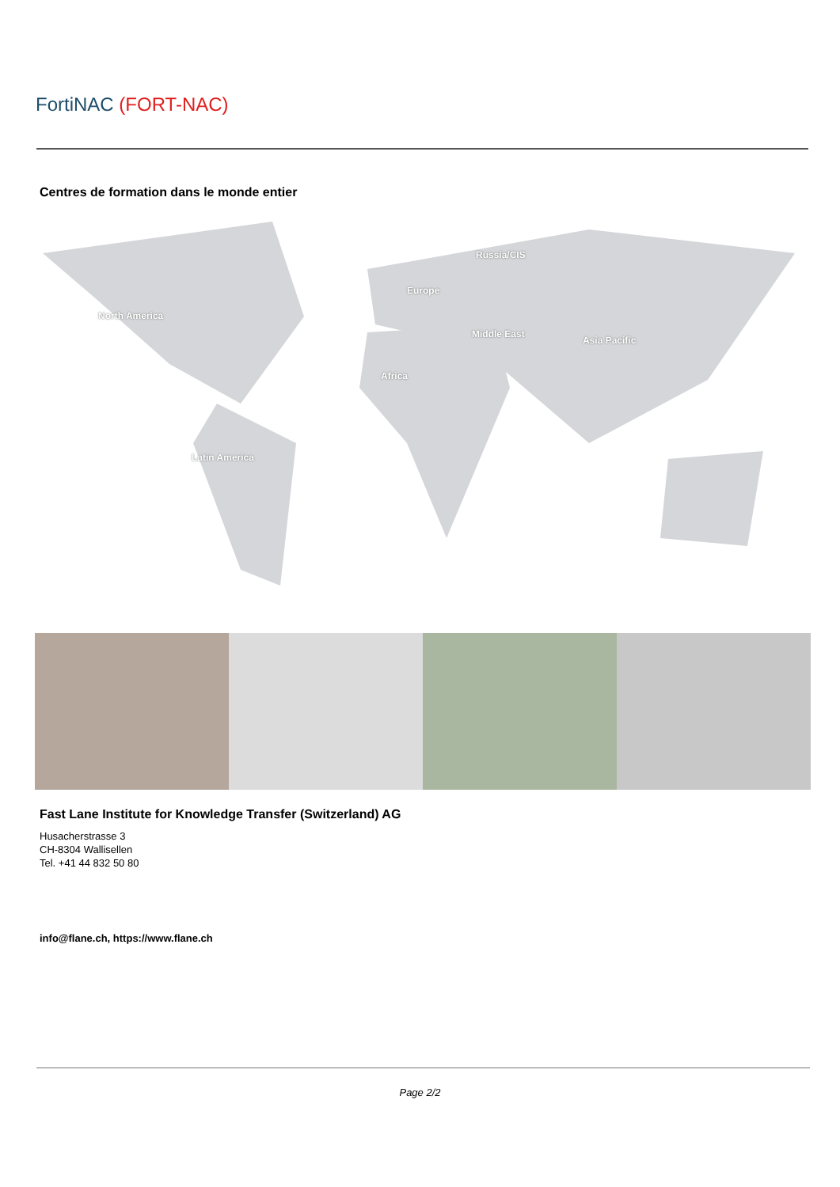FortiNAC (FORT-NAC)
Centres de formation dans le monde entier
North America
Europe
Russia/CIS
Middle East
Asia Pacific
Africa
Latin America
Fast Lane Institute for Knowledge Transfer (Switzerland) AG
Husacherstrasse 3
CH-8304 Wallisellen
Tel. +41 44 832 50 80
info@flane.ch, https://www.flane.ch
Page 2/2